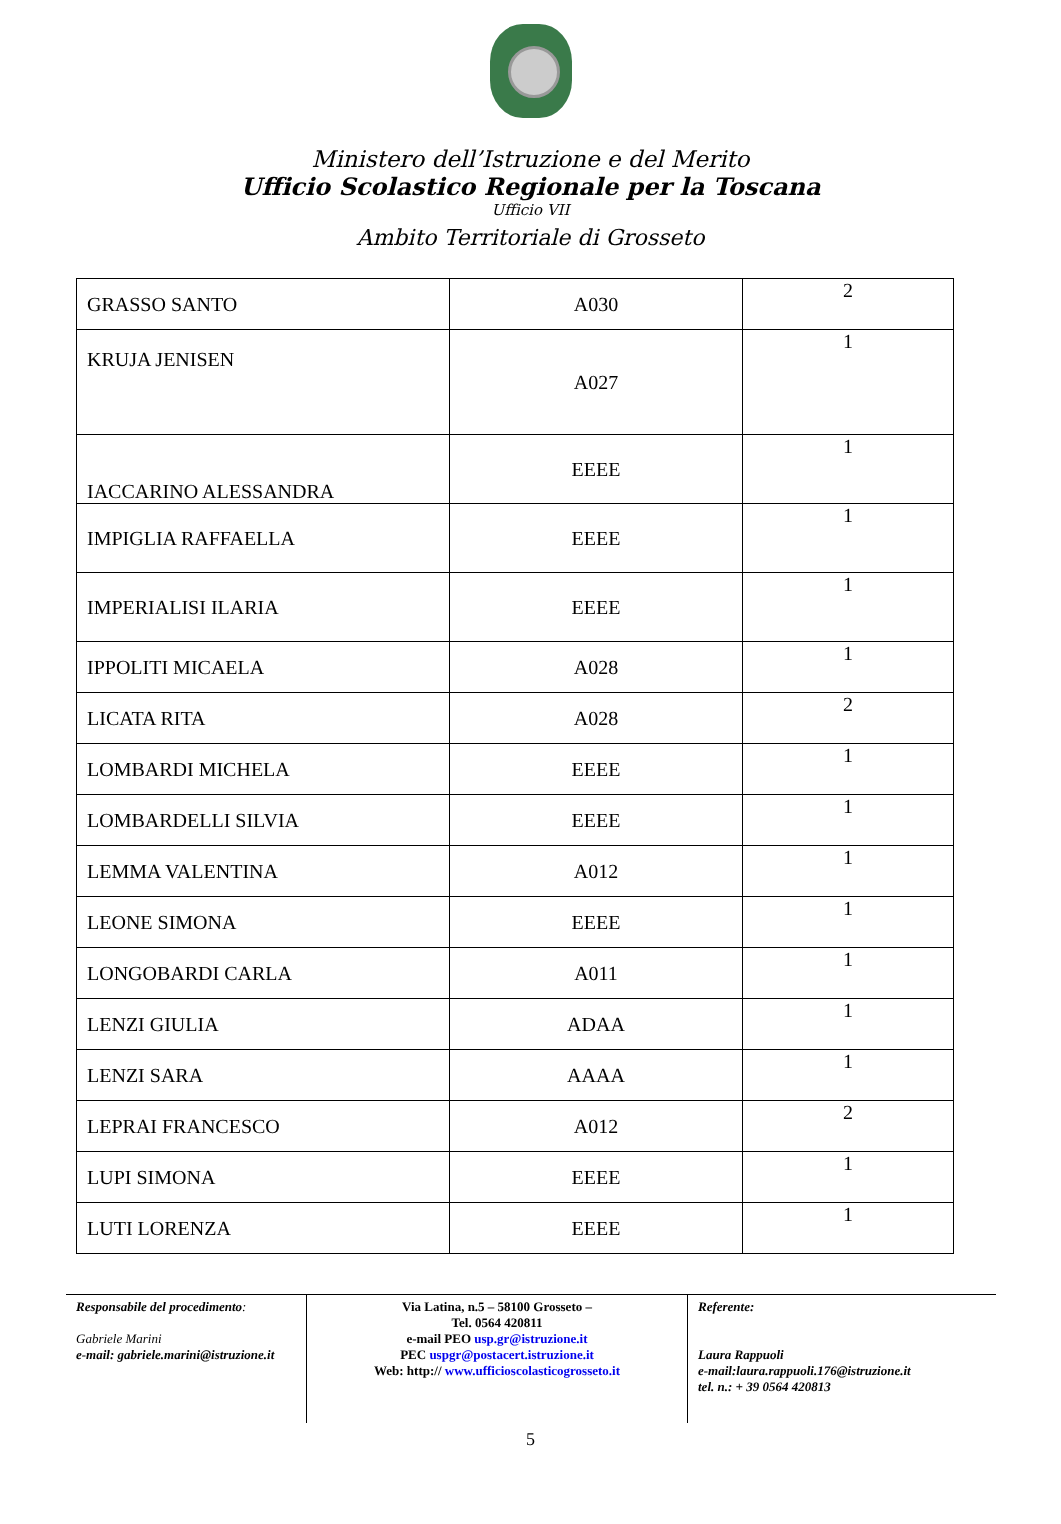Ministero dell’Istruzione e del Merito
Ufficio Scolastico Regionale per la Toscana
Ufficio VII
Ambito Territoriale di Grosseto
| GRASSO SANTO | A030 | 2 |
| KRUJA JENISEN | A027 | 1 |
| IACCARINO ALESSANDRA | EEEE | 1 |
| IMPIGLIA RAFFAELLA | EEEE | 1 |
| IMPERIALISI ILARIA | EEEE | 1 |
| IPPOLITI MICAELA | A028 | 1 |
| LICATA RITA | A028 | 2 |
| LOMBARDI MICHELA | EEEE | 1 |
| LOMBARDELLI SILVIA | EEEE | 1 |
| LEMMA VALENTINA | A012 | 1 |
| LEONE SIMONA | EEEE | 1 |
| LONGOBARDI CARLA | A011 | 1 |
| LENZI GIULIA | ADAA | 1 |
| LENZI SARA | AAAA | 1 |
| LEPRAI FRANCESCO | A012 | 2 |
| LUPI SIMONA | EEEE | 1 |
| LUTI LORENZA | EEEE | 1 |
Responsabile del procedimento:
Gabriele Marini
e-mail: gabriele.marini@istruzione.it
Via Latina, n.5 – 58100 Grosseto –
Tel. 0564 420811
e-mail PEO usp.gr@istruzione.it
PEC uspgr@postacert.istruzione.it
Web: http:// www.ufficioscolasticogrosseto.it
Referente:
Laura Rappuoli
e-mail:laura.rappuoli.176@istruzione.it
tel. n.: + 39 0564 420813
5